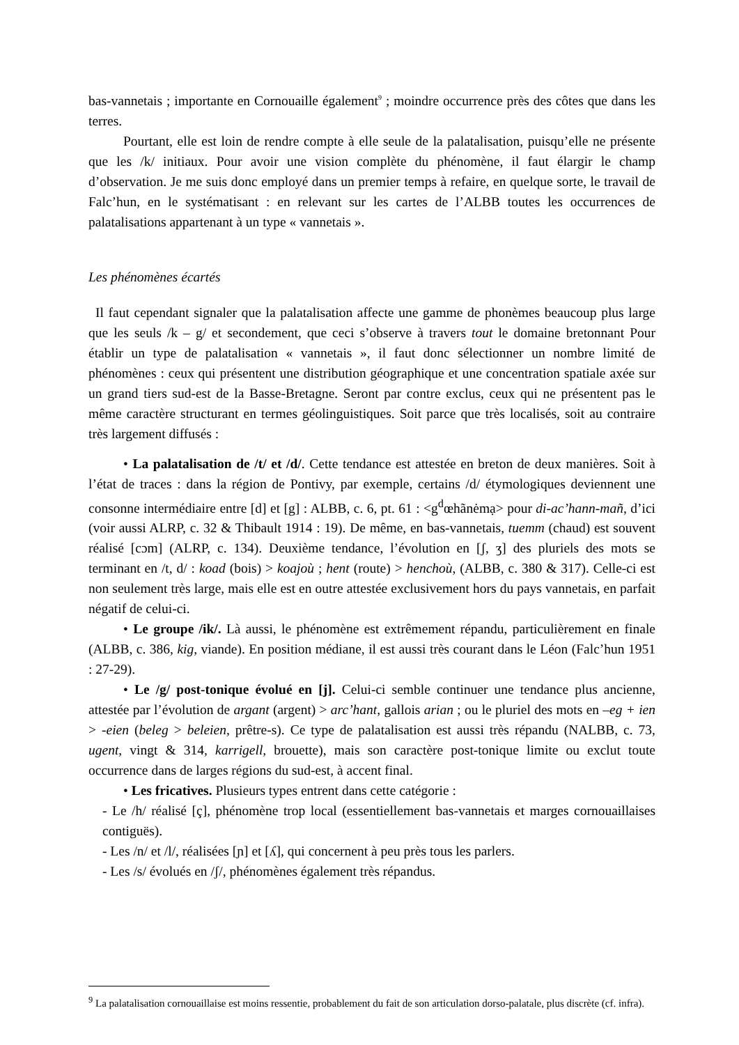bas-vannetais ; importante en Cornouaille également<sup>9</sup> ; moindre occurrence près des côtes que dans les terres.
Pourtant, elle est loin de rendre compte à elle seule de la palatalisation, puisqu’elle ne présente que les /k/ initiaux. Pour avoir une vision complète du phénomène, il faut élargir le champ d’observation. Je me suis donc employé dans un premier temps à refaire, en quelque sorte, le travail de Falc’hun, en le systématisant : en relevant sur les cartes de l’ALBB toutes les occurrences de palatalisations appartenant à un type « vannetais ».
Les phénomènes écartés
Il faut cependant signaler que la palatalisation affecte une gamme de phonèmes beaucoup plus large que les seuls /k – g/ et secondement, que ceci s’observe à travers tout le domaine bretonnant Pour établir un type de palatalisation « vannetais », il faut donc sélectionner un nombre limité de phénomènes : ceux qui présentent une distribution géographique et une concentration spatiale axée sur un grand tiers sud-est de la Basse-Bretagne. Seront par contre exclus, ceux qui ne présentent pas le même caractère structurant en termes géolinguistiques. Soit parce que très localisés, soit au contraire très largement diffusés :
• La palatalisation de /t/ et /d/. Cette tendance est attestée en breton de deux manières. Soit à l’état de traces : dans la région de Pontivy, par exemple, certains /d/ étymologiques deviennent une consonne intermédiaire entre [d] et [g] : ALBB, c. 6, pt. 61 : <g<sup>d</sup>œhãnėmạ> pour di-ac’hann-mañ, d’ici (voir aussi ALRP, c. 32 & Thibault 1914 : 19). De même, en bas-vannetais, tuemm (chaud) est souvent réalisé [cɔm] (ALRP, c. 134). Deuxième tendance, l’évolution en [ʃ, ʒ] des pluriels des mots se terminant en /t, d/ : koad (bois) > koajoù ; hent (route) > henchoù, (ALBB, c. 380 & 317). Celle-ci est non seulement très large, mais elle est en outre attestée exclusivement hors du pays vannetais, en parfait négatif de celui-ci.
• Le groupe /ik/. Là aussi, le phénomène est extrêmement répandu, particulièrement en finale (ALBB, c. 386, kig, viande). En position médiane, il est aussi très courant dans le Léon (Falc’hun 1951 : 27-29).
• Le /g/ post-tonique évolué en [j]. Celui-ci semble continuer une tendance plus ancienne, attestée par l’évolution de argant (argent) > arc’hant, gallois arian ; ou le pluriel des mots en –eg + ien > -eien (beleg > beleien, prêtre-s). Ce type de palatalisation est aussi très répandu (NALBB, c. 73, ugent, vingt & 314, karrigell, brouette), mais son caractère post-tonique limite ou exclut toute occurrence dans de larges régions du sud-est, à accent final.
• Les fricatives. Plusieurs types entrent dans cette catégorie :
- Le /h/ réalisé [ç], phénomène trop local (essentiellement bas-vannetais et marges cornouaillaises contiguës).
- Les /n/ et /l/, réalisées [ɲ] et [ʎ], qui concernent à peu près tous les parlers.
- Les /s/ évolués en /ʃ/, phénomènes également très répandus.
<sup>9</sup> La palatalisation cornouaillaise est moins ressentie, probablement du fait de son articulation dorso-palatale, plus discrète (cf. infra).